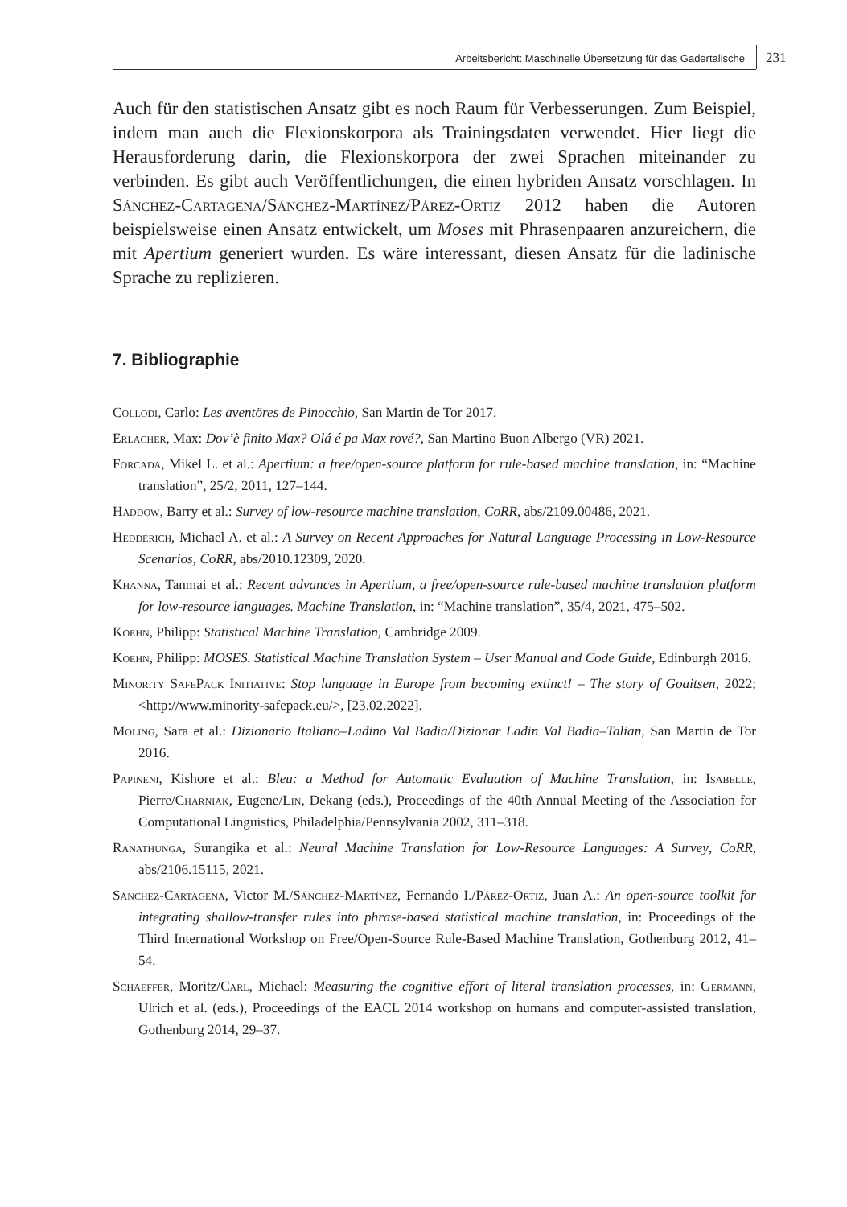Arbeitsbericht: Maschinelle Übersetzung für das Gadertalische 231
Auch für den statistischen Ansatz gibt es noch Raum für Verbesserungen. Zum Beispiel, indem man auch die Flexionskorpora als Trainingsdaten verwendet. Hier liegt die Herausforderung darin, die Flexionskorpora der zwei Sprachen miteinander zu verbinden. Es gibt auch Veröffentlichungen, die einen hybriden Ansatz vorschlagen. In Sánchez-Cartagena/Sánchez-Martínez/Párez-Ortiz 2012 haben die Autoren beispielsweise einen Ansatz entwickelt, um Moses mit Phrasenpaaren anzureichern, die mit Apertium generiert wurden. Es wäre interessant, diesen Ansatz für die ladinische Sprache zu replizieren.
7. Bibliographie
Collodi, Carlo: Les aventöres de Pinocchio, San Martin de Tor 2017.
Erlacher, Max: Dov’è finito Max? Olá é pa Max rové?, San Martino Buon Albergo (VR) 2021.
Forcada, Mikel L. et al.: Apertium: a free/open-source platform for rule-based machine translation, in: “Machine translation”, 25/2, 2011, 127–144.
Haddow, Barry et al.: Survey of low-resource machine translation, CoRR, abs/2109.00486, 2021.
Hedderich, Michael A. et al.: A Survey on Recent Approaches for Natural Language Processing in Low-Resource Scenarios, CoRR, abs/2010.12309, 2020.
Khanna, Tanmai et al.: Recent advances in Apertium, a free/open-source rule-based machine translation platform for low-resource languages. Machine Translation, in: “Machine translation”, 35/4, 2021, 475–502.
Koehn, Philipp: Statistical Machine Translation, Cambridge 2009.
Koehn, Philipp: MOSES. Statistical Machine Translation System – User Manual and Code Guide, Edinburgh 2016.
Minority SafePack Initiative: Stop language in Europe from becoming extinct! – The story of Goaitsen, 2022; <http://www.minority-safepack.eu/>, [23.02.2022].
Moling, Sara et al.: Dizionario Italiano–Ladino Val Badia/Dizionar Ladin Val Badia–Talian, San Martin de Tor 2016.
Papineni, Kishore et al.: Bleu: a Method for Automatic Evaluation of Machine Translation, in: Isabelle, Pierre/Charniak, Eugene/Lin, Dekang (eds.), Proceedings of the 40th Annual Meeting of the Association for Computational Linguistics, Philadelphia/Pennsylvania 2002, 311–318.
Ranathunga, Surangika et al.: Neural Machine Translation for Low-Resource Languages: A Survey, CoRR, abs/2106.15115, 2021.
Sánchez-Cartagena, Victor M./Sánchez-Martínez, Fernando I./Párez-Ortiz, Juan A.: An open-source toolkit for integrating shallow-transfer rules into phrase-based statistical machine translation, in: Proceedings of the Third International Workshop on Free/Open-Source Rule-Based Machine Translation, Gothenburg 2012, 41–54.
Schaeffer, Moritz/Carl, Michael: Measuring the cognitive effort of literal translation processes, in: Germann, Ulrich et al. (eds.), Proceedings of the EACL 2014 workshop on humans and computer-assisted translation, Gothenburg 2014, 29–37.